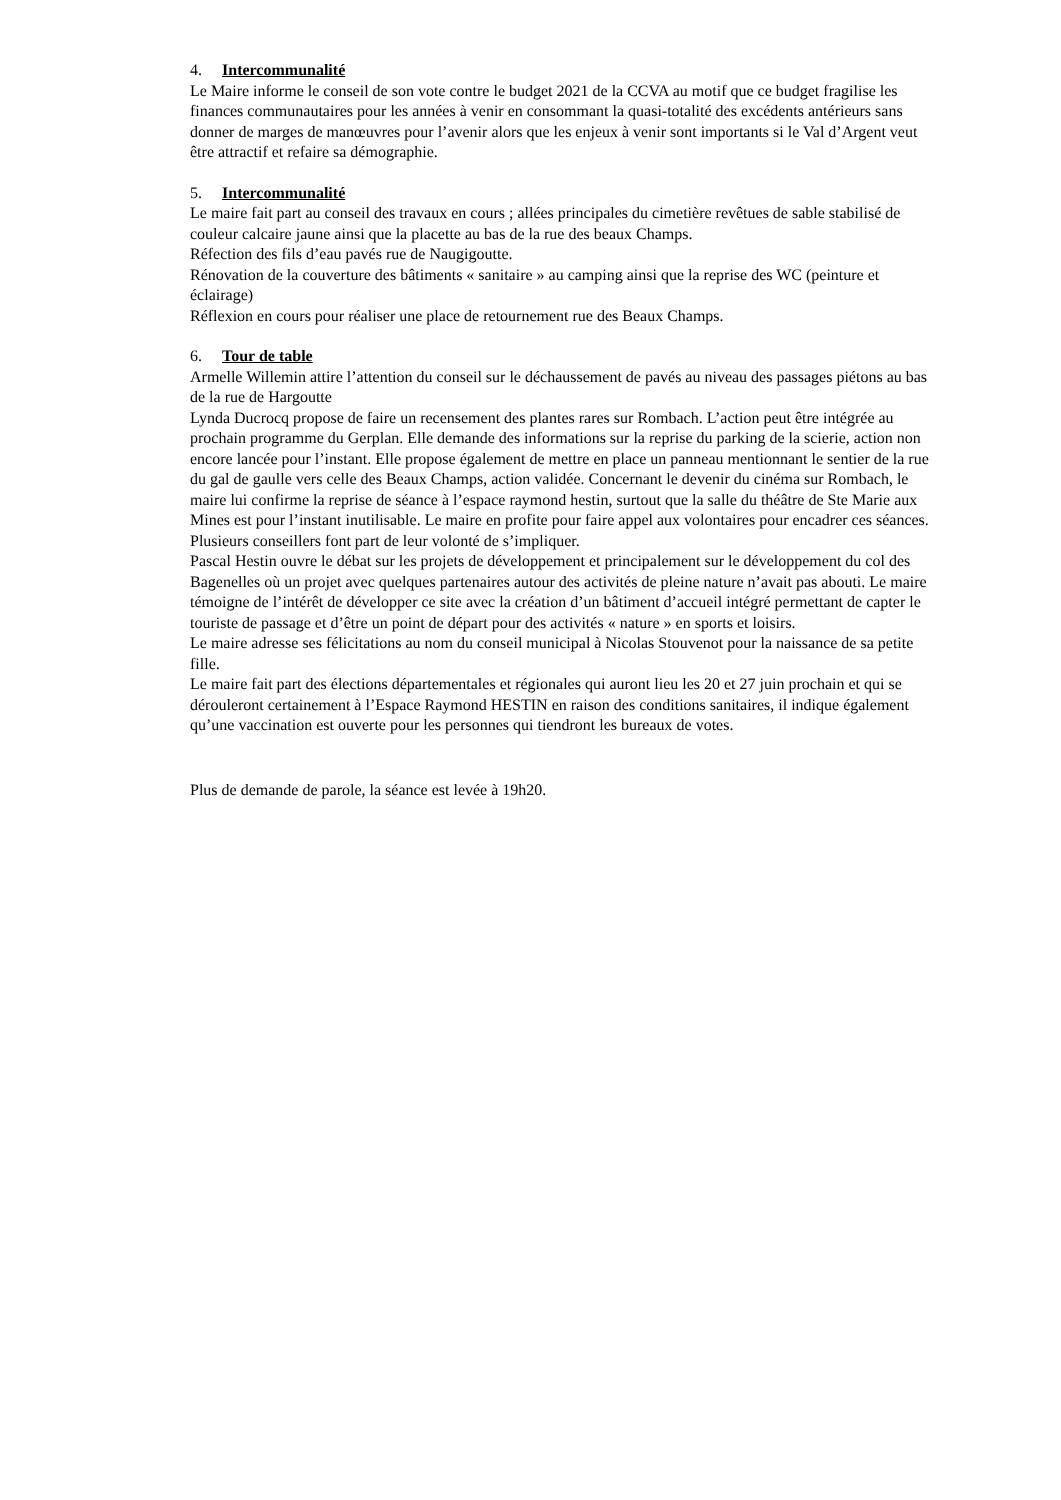4. Intercommunalité
Le Maire informe le conseil de son vote contre le budget 2021 de la CCVA au motif que ce budget fragilise les finances communautaires pour les années à venir en consommant la quasi-totalité des excédents antérieurs sans donner de marges de manœuvres pour l’avenir alors que les enjeux à venir sont importants si le Val d’Argent veut être attractif et refaire sa démographie.
5. Intercommunalité
Le maire fait part au conseil des travaux en cours ; allées principales du cimetière revêtues de sable stabilisé de couleur calcaire jaune ainsi que la placette au bas de la rue des beaux Champs.
Réfection des fils d’eau pavés rue de Naugigoutte.
Rénovation de la couverture des bâtiments « sanitaire » au camping ainsi que la reprise des WC (peinture et éclairage)
Réflexion en cours pour réaliser une place de retournement rue des Beaux Champs.
6. Tour de table
Armelle Willemin attire l’attention du conseil sur le déchaussement de pavés au niveau des passages piétons au bas de la rue de Hargoutte
Lynda Ducrocq propose de faire un recensement des plantes rares sur Rombach. L’action peut être intégrée au prochain programme du Gerplan. Elle demande des informations sur la reprise du parking de la scierie, action non encore lancée pour l’instant. Elle propose également de mettre en place un panneau mentionnant le sentier de la rue du gal de gaulle vers celle des Beaux Champs, action validée. Concernant le devenir du cinéma sur Rombach, le maire lui confirme la reprise de séance à l’espace raymond hestin, surtout que la salle du théâtre de Ste Marie aux Mines est pour l’instant inutilisable. Le maire en profite pour faire appel aux volontaires pour encadrer ces séances. Plusieurs conseillers font part de leur volonté de s’impliquer.
Pascal Hestin ouvre le débat sur les projets de développement et principalement sur le développement du col des Bagenelles où un projet avec quelques partenaires autour des activités de pleine nature n’avait pas abouti. Le maire témoigne de l’intérêt de développer ce site avec la création d’un bâtiment d’accueil intégré permettant de capter le touriste de passage et d’être un point de départ pour des activités « nature » en sports et loisirs.
Le maire adresse ses félicitations au nom du conseil municipal à Nicolas Stouvenot pour la naissance de sa petite fille.
Le maire fait part des élections départementales et régionales qui auront lieu les 20 et 27 juin prochain et qui se dérouleront certainement à l’Espace Raymond HESTIN en raison des conditions sanitaires, il indique également qu’une vaccination est ouverte pour les personnes qui tiendront les bureaux de votes.
Plus de demande de parole, la séance est levée à 19h20.